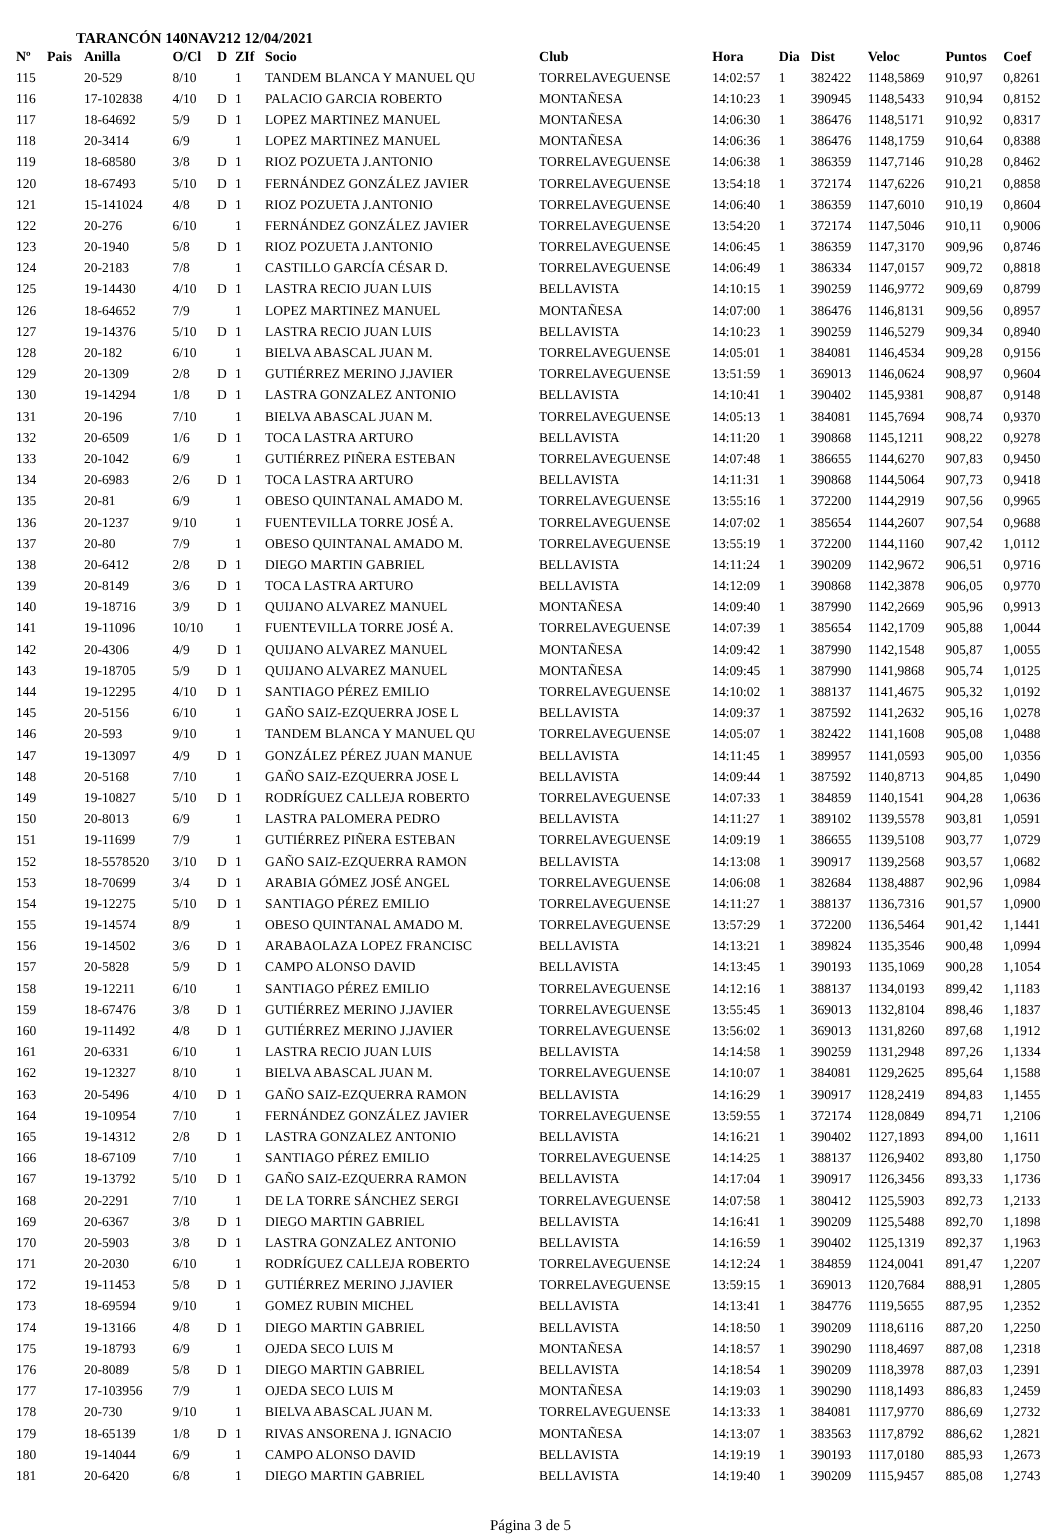TARANCÓN 140NAV212 12/04/2021
| Nº | Pais | Anilla | O/Cl | D | ZIf | Socio | Club | Hora | Dia | Dist | Veloc | Puntos | Coef |
| --- | --- | --- | --- | --- | --- | --- | --- | --- | --- | --- | --- | --- | --- |
| 115 | | 20-529 | 8/10 | | 1 | TANDEM BLANCA Y MANUEL QU | TORRELAVEGUENSE | 14:02:57 | 1 | 382422 | 1148,5869 | 910,97 | 0,8261 |
| 116 | | 17-102838 | 4/10 | D | 1 | PALACIO GARCIA ROBERTO | MONTAÑESA | 14:10:23 | 1 | 390945 | 1148,5433 | 910,94 | 0,8152 |
| 117 | | 18-64692 | 5/9 | D | 1 | LOPEZ MARTINEZ MANUEL | MONTAÑESA | 14:06:30 | 1 | 386476 | 1148,5171 | 910,92 | 0,8317 |
| 118 | | 20-3414 | 6/9 | | 1 | LOPEZ MARTINEZ MANUEL | MONTAÑESA | 14:06:36 | 1 | 386476 | 1148,1759 | 910,64 | 0,8388 |
| 119 | | 18-68580 | 3/8 | D | 1 | RIOZ POZUETA J.ANTONIO | TORRELAVEGUENSE | 14:06:38 | 1 | 386359 | 1147,7146 | 910,28 | 0,8462 |
| 120 | | 18-67493 | 5/10 | D | 1 | FERNÁNDEZ GONZÁLEZ JAVIER | TORRELAVEGUENSE | 13:54:18 | 1 | 372174 | 1147,6226 | 910,21 | 0,8858 |
| 121 | | 15-141024 | 4/8 | D | 1 | RIOZ POZUETA J.ANTONIO | TORRELAVEGUENSE | 14:06:40 | 1 | 386359 | 1147,6010 | 910,19 | 0,8604 |
| 122 | | 20-276 | 6/10 | | 1 | FERNÁNDEZ GONZÁLEZ JAVIER | TORRELAVEGUENSE | 13:54:20 | 1 | 372174 | 1147,5046 | 910,11 | 0,9006 |
| 123 | | 20-1940 | 5/8 | D | 1 | RIOZ POZUETA J.ANTONIO | TORRELAVEGUENSE | 14:06:45 | 1 | 386359 | 1147,3170 | 909,96 | 0,8746 |
| 124 | | 20-2183 | 7/8 | | 1 | CASTILLO GARCÍA CÉSAR D. | TORRELAVEGUENSE | 14:06:49 | 1 | 386334 | 1147,0157 | 909,72 | 0,8818 |
| 125 | | 19-14430 | 4/10 | D | 1 | LASTRA RECIO JUAN LUIS | BELLAVISTA | 14:10:15 | 1 | 390259 | 1146,9772 | 909,69 | 0,8799 |
| 126 | | 18-64652 | 7/9 | | 1 | LOPEZ MARTINEZ MANUEL | MONTAÑESA | 14:07:00 | 1 | 386476 | 1146,8131 | 909,56 | 0,8957 |
| 127 | | 19-14376 | 5/10 | D | 1 | LASTRA RECIO JUAN LUIS | BELLAVISTA | 14:10:23 | 1 | 390259 | 1146,5279 | 909,34 | 0,8940 |
| 128 | | 20-182 | 6/10 | | 1 | BIELVA ABASCAL JUAN M. | TORRELAVEGUENSE | 14:05:01 | 1 | 384081 | 1146,4534 | 909,28 | 0,9156 |
| 129 | | 20-1309 | 2/8 | D | 1 | GUTIÉRREZ MERINO J.JAVIER | TORRELAVEGUENSE | 13:51:59 | 1 | 369013 | 1146,0624 | 908,97 | 0,9604 |
| 130 | | 19-14294 | 1/8 | D | 1 | LASTRA GONZALEZ ANTONIO | BELLAVISTA | 14:10:41 | 1 | 390402 | 1145,9381 | 908,87 | 0,9148 |
| 131 | | 20-196 | 7/10 | | 1 | BIELVA ABASCAL JUAN M. | TORRELAVEGUENSE | 14:05:13 | 1 | 384081 | 1145,7694 | 908,74 | 0,9370 |
| 132 | | 20-6509 | 1/6 | D | 1 | TOCA LASTRA ARTURO | BELLAVISTA | 14:11:20 | 1 | 390868 | 1145,1211 | 908,22 | 0,9278 |
| 133 | | 20-1042 | 6/9 | | 1 | GUTIÉRREZ PIÑERA ESTEBAN | TORRELAVEGUENSE | 14:07:48 | 1 | 386655 | 1144,6270 | 907,83 | 0,9450 |
| 134 | | 20-6983 | 2/6 | D | 1 | TOCA LASTRA ARTURO | BELLAVISTA | 14:11:31 | 1 | 390868 | 1144,5064 | 907,73 | 0,9418 |
| 135 | | 20-81 | 6/9 | | 1 | OBESO QUINTANAL AMADO M. | TORRELAVEGUENSE | 13:55:16 | 1 | 372200 | 1144,2919 | 907,56 | 0,9965 |
| 136 | | 20-1237 | 9/10 | | 1 | FUENTEVILLA TORRE JOSÉ A. | TORRELAVEGUENSE | 14:07:02 | 1 | 385654 | 1144,2607 | 907,54 | 0,9688 |
| 137 | | 20-80 | 7/9 | | 1 | OBESO QUINTANAL AMADO M. | TORRELAVEGUENSE | 13:55:19 | 1 | 372200 | 1144,1160 | 907,42 | 1,0112 |
| 138 | | 20-6412 | 2/8 | D | 1 | DIEGO MARTIN GABRIEL | BELLAVISTA | 14:11:24 | 1 | 390209 | 1142,9672 | 906,51 | 0,9716 |
| 139 | | 20-8149 | 3/6 | D | 1 | TOCA LASTRA ARTURO | BELLAVISTA | 14:12:09 | 1 | 390868 | 1142,3878 | 906,05 | 0,9770 |
| 140 | | 19-18716 | 3/9 | D | 1 | QUIJANO ALVAREZ MANUEL | MONTAÑESA | 14:09:40 | 1 | 387990 | 1142,2669 | 905,96 | 0,9913 |
| 141 | | 19-11096 | 10/10 | | 1 | FUENTEVILLA TORRE JOSÉ A. | TORRELAVEGUENSE | 14:07:39 | 1 | 385654 | 1142,1709 | 905,88 | 1,0044 |
| 142 | | 20-4306 | 4/9 | D | 1 | QUIJANO ALVAREZ MANUEL | MONTAÑESA | 14:09:42 | 1 | 387990 | 1142,1548 | 905,87 | 1,0055 |
| 143 | | 19-18705 | 5/9 | D | 1 | QUIJANO ALVAREZ MANUEL | MONTAÑESA | 14:09:45 | 1 | 387990 | 1141,9868 | 905,74 | 1,0125 |
| 144 | | 19-12295 | 4/10 | D | 1 | SANTIAGO PÉREZ EMILIO | TORRELAVEGUENSE | 14:10:02 | 1 | 388137 | 1141,4675 | 905,32 | 1,0192 |
| 145 | | 20-5156 | 6/10 | | 1 | GAÑO SAIZ-EZQUERRA JOSE L | BELLAVISTA | 14:09:37 | 1 | 387592 | 1141,2632 | 905,16 | 1,0278 |
| 146 | | 20-593 | 9/10 | | 1 | TANDEM BLANCA Y MANUEL QU | TORRELAVEGUENSE | 14:05:07 | 1 | 382422 | 1141,1608 | 905,08 | 1,0488 |
| 147 | | 19-13097 | 4/9 | D | 1 | GONZÁLEZ PÉREZ JUAN MANUE | BELLAVISTA | 14:11:45 | 1 | 389957 | 1141,0593 | 905,00 | 1,0356 |
| 148 | | 20-5168 | 7/10 | | 1 | GAÑO SAIZ-EZQUERRA JOSE L | BELLAVISTA | 14:09:44 | 1 | 387592 | 1140,8713 | 904,85 | 1,0490 |
| 149 | | 19-10827 | 5/10 | D | 1 | RODRÍGUEZ CALLEJA ROBERTO | TORRELAVEGUENSE | 14:07:33 | 1 | 384859 | 1140,1541 | 904,28 | 1,0636 |
| 150 | | 20-8013 | 6/9 | | 1 | LASTRA PALOMERA PEDRO | BELLAVISTA | 14:11:27 | 1 | 389102 | 1139,5578 | 903,81 | 1,0591 |
| 151 | | 19-11699 | 7/9 | | 1 | GUTIÉRREZ PIÑERA ESTEBAN | TORRELAVEGUENSE | 14:09:19 | 1 | 386655 | 1139,5108 | 903,77 | 1,0729 |
| 152 | | 18-5578520 | 3/10 | D | 1 | GAÑO SAIZ-EZQUERRA RAMON | BELLAVISTA | 14:13:08 | 1 | 390917 | 1139,2568 | 903,57 | 1,0682 |
| 153 | | 18-70699 | 3/4 | D | 1 | ARABIA GÓMEZ JOSÉ ANGEL | TORRELAVEGUENSE | 14:06:08 | 1 | 382684 | 1138,4887 | 902,96 | 1,0984 |
| 154 | | 19-12275 | 5/10 | D | 1 | SANTIAGO PÉREZ EMILIO | TORRELAVEGUENSE | 14:11:27 | 1 | 388137 | 1136,7316 | 901,57 | 1,0900 |
| 155 | | 19-14574 | 8/9 | | 1 | OBESO QUINTANAL AMADO M. | TORRELAVEGUENSE | 13:57:29 | 1 | 372200 | 1136,5464 | 901,42 | 1,1441 |
| 156 | | 19-14502 | 3/6 | D | 1 | ARABAOLAZA LOPEZ FRANCISC | BELLAVISTA | 14:13:21 | 1 | 389824 | 1135,3546 | 900,48 | 1,0994 |
| 157 | | 20-5828 | 5/9 | D | 1 | CAMPO ALONSO DAVID | BELLAVISTA | 14:13:45 | 1 | 390193 | 1135,1069 | 900,28 | 1,1054 |
| 158 | | 19-12211 | 6/10 | | 1 | SANTIAGO PÉREZ EMILIO | TORRELAVEGUENSE | 14:12:16 | 1 | 388137 | 1134,0193 | 899,42 | 1,1183 |
| 159 | | 18-67476 | 3/8 | D | 1 | GUTIÉRREZ MERINO J.JAVIER | TORRELAVEGUENSE | 13:55:45 | 1 | 369013 | 1132,8104 | 898,46 | 1,1837 |
| 160 | | 19-11492 | 4/8 | D | 1 | GUTIÉRREZ MERINO J.JAVIER | TORRELAVEGUENSE | 13:56:02 | 1 | 369013 | 1131,8260 | 897,68 | 1,1912 |
| 161 | | 20-6331 | 6/10 | | 1 | LASTRA RECIO JUAN LUIS | BELLAVISTA | 14:14:58 | 1 | 390259 | 1131,2948 | 897,26 | 1,1334 |
| 162 | | 19-12327 | 8/10 | | 1 | BIELVA ABASCAL JUAN M. | TORRELAVEGUENSE | 14:10:07 | 1 | 384081 | 1129,2625 | 895,64 | 1,1588 |
| 163 | | 20-5496 | 4/10 | D | 1 | GAÑO SAIZ-EZQUERRA RAMON | BELLAVISTA | 14:16:29 | 1 | 390917 | 1128,2419 | 894,83 | 1,1455 |
| 164 | | 19-10954 | 7/10 | | 1 | FERNÁNDEZ GONZÁLEZ JAVIER | TORRELAVEGUENSE | 13:59:55 | 1 | 372174 | 1128,0849 | 894,71 | 1,2106 |
| 165 | | 19-14312 | 2/8 | D | 1 | LASTRA GONZALEZ ANTONIO | BELLAVISTA | 14:16:21 | 1 | 390402 | 1127,1893 | 894,00 | 1,1611 |
| 166 | | 18-67109 | 7/10 | | 1 | SANTIAGO PÉREZ EMILIO | TORRELAVEGUENSE | 14:14:25 | 1 | 388137 | 1126,9402 | 893,80 | 1,1750 |
| 167 | | 19-13792 | 5/10 | D | 1 | GAÑO SAIZ-EZQUERRA RAMON | BELLAVISTA | 14:17:04 | 1 | 390917 | 1126,3456 | 893,33 | 1,1736 |
| 168 | | 20-2291 | 7/10 | | 1 | DE LA TORRE SÁNCHEZ SERGI | TORRELAVEGUENSE | 14:07:58 | 1 | 380412 | 1125,5903 | 892,73 | 1,2133 |
| 169 | | 20-6367 | 3/8 | D | 1 | DIEGO MARTIN GABRIEL | BELLAVISTA | 14:16:41 | 1 | 390209 | 1125,5488 | 892,70 | 1,1898 |
| 170 | | 20-5903 | 3/8 | D | 1 | LASTRA GONZALEZ ANTONIO | BELLAVISTA | 14:16:59 | 1 | 390402 | 1125,1319 | 892,37 | 1,1963 |
| 171 | | 20-2030 | 6/10 | | 1 | RODRÍGUEZ CALLEJA ROBERTO | TORRELAVEGUENSE | 14:12:24 | 1 | 384859 | 1124,0041 | 891,47 | 1,2207 |
| 172 | | 19-11453 | 5/8 | D | 1 | GUTIÉRREZ MERINO J.JAVIER | TORRELAVEGUENSE | 13:59:15 | 1 | 369013 | 1120,7684 | 888,91 | 1,2805 |
| 173 | | 18-69594 | 9/10 | | 1 | GOMEZ RUBIN MICHEL | BELLAVISTA | 14:13:41 | 1 | 384776 | 1119,5655 | 887,95 | 1,2352 |
| 174 | | 19-13166 | 4/8 | D | 1 | DIEGO MARTIN GABRIEL | BELLAVISTA | 14:18:50 | 1 | 390209 | 1118,6116 | 887,20 | 1,2250 |
| 175 | | 19-18793 | 6/9 | | 1 | OJEDA SECO LUIS M | MONTAÑESA | 14:18:57 | 1 | 390290 | 1118,4697 | 887,08 | 1,2318 |
| 176 | | 20-8089 | 5/8 | D | 1 | DIEGO MARTIN GABRIEL | BELLAVISTA | 14:18:54 | 1 | 390209 | 1118,3978 | 887,03 | 1,2391 |
| 177 | | 17-103956 | 7/9 | | 1 | OJEDA SECO LUIS M | MONTAÑESA | 14:19:03 | 1 | 390290 | 1118,1493 | 886,83 | 1,2459 |
| 178 | | 20-730 | 9/10 | | 1 | BIELVA ABASCAL JUAN M. | TORRELAVEGUENSE | 14:13:33 | 1 | 384081 | 1117,9770 | 886,69 | 1,2732 |
| 179 | | 18-65139 | 1/8 | D | 1 | RIVAS ANSORENA J. IGNACIO | MONTAÑESA | 14:13:07 | 1 | 383563 | 1117,8792 | 886,62 | 1,2821 |
| 180 | | 19-14044 | 6/9 | | 1 | CAMPO ALONSO DAVID | BELLAVISTA | 14:19:19 | 1 | 390193 | 1117,0180 | 885,93 | 1,2673 |
| 181 | | 20-6420 | 6/8 | | 1 | DIEGO MARTIN GABRIEL | BELLAVISTA | 14:19:40 | 1 | 390209 | 1115,9457 | 885,08 | 1,2743 |
Página 3 de 5